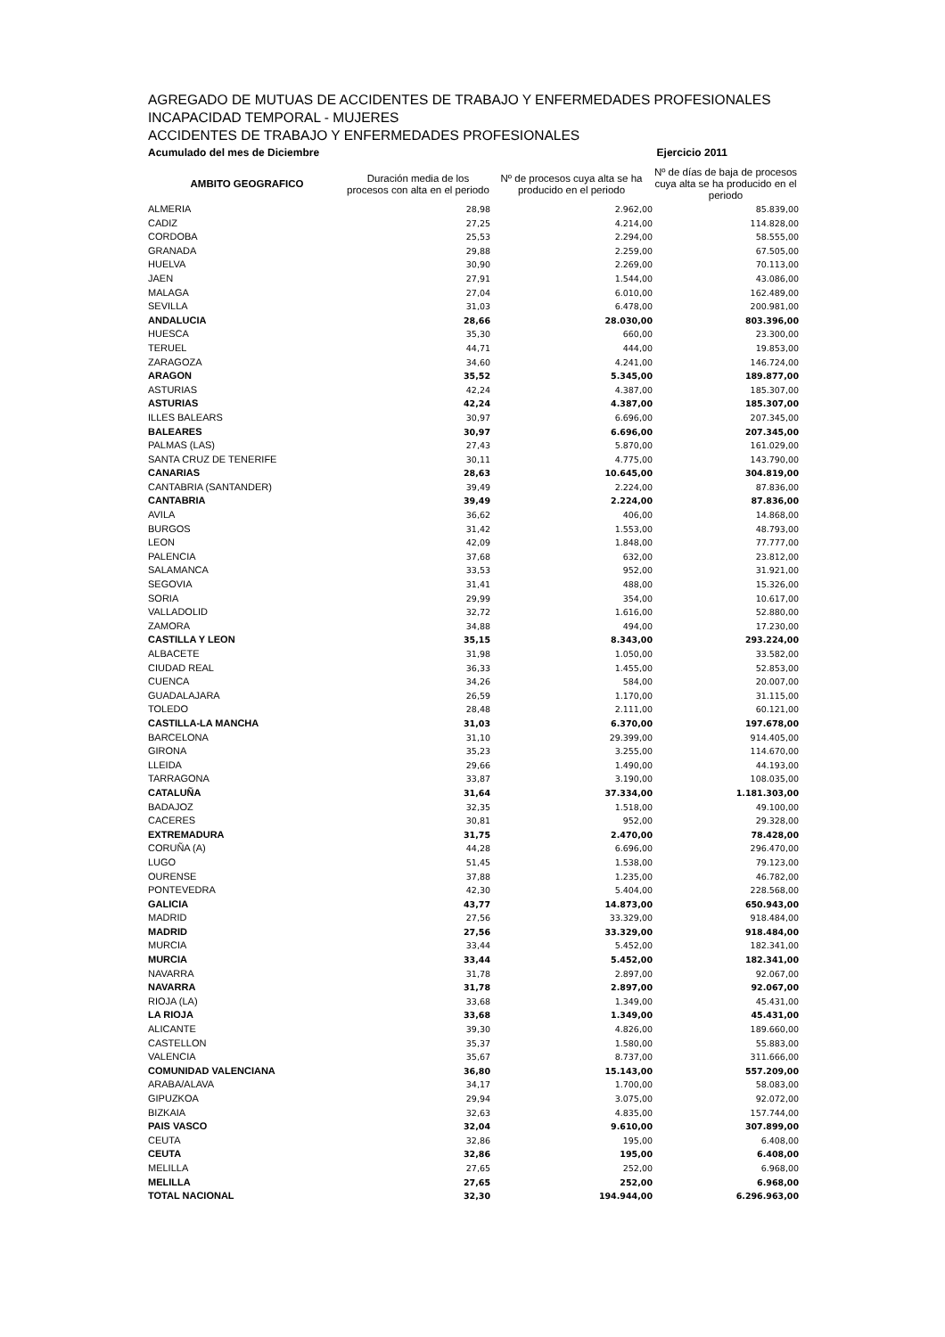AGREGADO DE MUTUAS DE ACCIDENTES DE TRABAJO Y ENFERMEDADES PROFESIONALES
INCAPACIDAD TEMPORAL - MUJERES
ACCIDENTES DE TRABAJO Y ENFERMEDADES PROFESIONALES
Acumulado del mes de Diciembre Ejercicio 2011
| AMBITO GEOGRAFICO | Duración media de los procesos con alta en el periodo | Nº de procesos cuya alta se ha producido en el periodo | Nº de días de baja de procesos cuya alta se ha producido en el periodo |
| --- | --- | --- | --- |
| ALMERIA | 28,98 | 2.962,00 | 85.839,00 |
| CADIZ | 27,25 | 4.214,00 | 114.828,00 |
| CORDOBA | 25,53 | 2.294,00 | 58.555,00 |
| GRANADA | 29,88 | 2.259,00 | 67.505,00 |
| HUELVA | 30,90 | 2.269,00 | 70.113,00 |
| JAEN | 27,91 | 1.544,00 | 43.086,00 |
| MALAGA | 27,04 | 6.010,00 | 162.489,00 |
| SEVILLA | 31,03 | 6.478,00 | 200.981,00 |
| ANDALUCIA | 28,66 | 28.030,00 | 803.396,00 |
| HUESCA | 35,30 | 660,00 | 23.300,00 |
| TERUEL | 44,71 | 444,00 | 19.853,00 |
| ZARAGOZA | 34,60 | 4.241,00 | 146.724,00 |
| ARAGON | 35,52 | 5.345,00 | 189.877,00 |
| ASTURIAS | 42,24 | 4.387,00 | 185.307,00 |
| ASTURIAS | 42,24 | 4.387,00 | 185.307,00 |
| ILLES BALEARS | 30,97 | 6.696,00 | 207.345,00 |
| BALEARES | 30,97 | 6.696,00 | 207.345,00 |
| PALMAS (LAS) | 27,43 | 5.870,00 | 161.029,00 |
| SANTA CRUZ DE TENERIFE | 30,11 | 4.775,00 | 143.790,00 |
| CANARIAS | 28,63 | 10.645,00 | 304.819,00 |
| CANTABRIA (SANTANDER) | 39,49 | 2.224,00 | 87.836,00 |
| CANTABRIA | 39,49 | 2.224,00 | 87.836,00 |
| AVILA | 36,62 | 406,00 | 14.868,00 |
| BURGOS | 31,42 | 1.553,00 | 48.793,00 |
| LEON | 42,09 | 1.848,00 | 77.777,00 |
| PALENCIA | 37,68 | 632,00 | 23.812,00 |
| SALAMANCA | 33,53 | 952,00 | 31.921,00 |
| SEGOVIA | 31,41 | 488,00 | 15.326,00 |
| SORIA | 29,99 | 354,00 | 10.617,00 |
| VALLADOLID | 32,72 | 1.616,00 | 52.880,00 |
| ZAMORA | 34,88 | 494,00 | 17.230,00 |
| CASTILLA Y LEON | 35,15 | 8.343,00 | 293.224,00 |
| ALBACETE | 31,98 | 1.050,00 | 33.582,00 |
| CIUDAD REAL | 36,33 | 1.455,00 | 52.853,00 |
| CUENCA | 34,26 | 584,00 | 20.007,00 |
| GUADALAJARA | 26,59 | 1.170,00 | 31.115,00 |
| TOLEDO | 28,48 | 2.111,00 | 60.121,00 |
| CASTILLA-LA MANCHA | 31,03 | 6.370,00 | 197.678,00 |
| BARCELONA | 31,10 | 29.399,00 | 914.405,00 |
| GIRONA | 35,23 | 3.255,00 | 114.670,00 |
| LLEIDA | 29,66 | 1.490,00 | 44.193,00 |
| TARRAGONA | 33,87 | 3.190,00 | 108.035,00 |
| CATALUÑA | 31,64 | 37.334,00 | 1.181.303,00 |
| BADAJOZ | 32,35 | 1.518,00 | 49.100,00 |
| CACERES | 30,81 | 952,00 | 29.328,00 |
| EXTREMADURA | 31,75 | 2.470,00 | 78.428,00 |
| CORUÑA (A) | 44,28 | 6.696,00 | 296.470,00 |
| LUGO | 51,45 | 1.538,00 | 79.123,00 |
| OURENSE | 37,88 | 1.235,00 | 46.782,00 |
| PONTEVEDRA | 42,30 | 5.404,00 | 228.568,00 |
| GALICIA | 43,77 | 14.873,00 | 650.943,00 |
| MADRID | 27,56 | 33.329,00 | 918.484,00 |
| MADRID | 27,56 | 33.329,00 | 918.484,00 |
| MURCIA | 33,44 | 5.452,00 | 182.341,00 |
| MURCIA | 33,44 | 5.452,00 | 182.341,00 |
| NAVARRA | 31,78 | 2.897,00 | 92.067,00 |
| NAVARRA | 31,78 | 2.897,00 | 92.067,00 |
| RIOJA (LA) | 33,68 | 1.349,00 | 45.431,00 |
| LA RIOJA | 33,68 | 1.349,00 | 45.431,00 |
| ALICANTE | 39,30 | 4.826,00 | 189.660,00 |
| CASTELLON | 35,37 | 1.580,00 | 55.883,00 |
| VALENCIA | 35,67 | 8.737,00 | 311.666,00 |
| COMUNIDAD VALENCIANA | 36,80 | 15.143,00 | 557.209,00 |
| ARABA/ALAVA | 34,17 | 1.700,00 | 58.083,00 |
| GIPUZKOA | 29,94 | 3.075,00 | 92.072,00 |
| BIZKAIA | 32,63 | 4.835,00 | 157.744,00 |
| PAIS VASCO | 32,04 | 9.610,00 | 307.899,00 |
| CEUTA | 32,86 | 195,00 | 6.408,00 |
| CEUTA | 32,86 | 195,00 | 6.408,00 |
| MELILLA | 27,65 | 252,00 | 6.968,00 |
| MELILLA | 27,65 | 252,00 | 6.968,00 |
| TOTAL NACIONAL | 32,30 | 194.944,00 | 6.296.963,00 |